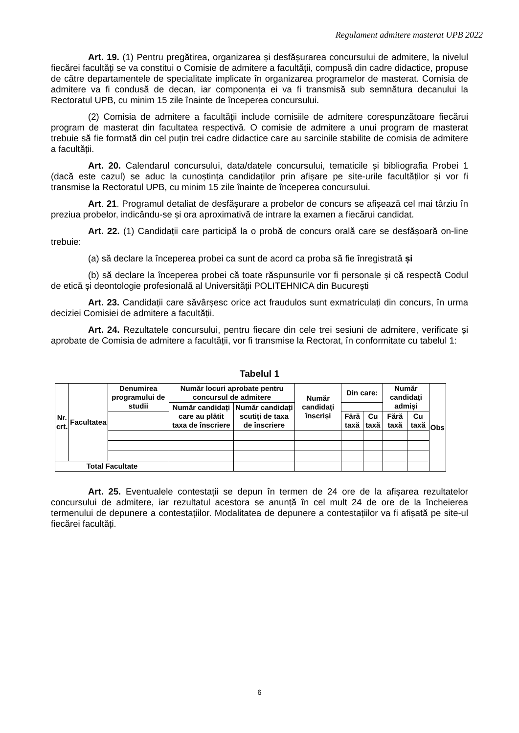Regulament admitere masterat UPB 2022
Art. 19. (1) Pentru pregătirea, organizarea și desfășurarea concursului de admitere, la nivelul fiecărei facultăți se va constitui o Comisie de admitere a facultății, compusă din cadre didactice, propuse de către departamentele de specialitate implicate în organizarea programelor de masterat. Comisia de admitere va fi condusă de decan, iar componența ei va fi transmisă sub semnătura decanului la Rectoratul UPB, cu minim 15 zile înainte de începerea concursului.
(2) Comisia de admitere a facultății include comisiile de admitere corespunzătoare fiecărui program de masterat din facultatea respectivă. O comisie de admitere a unui program de masterat trebuie să fie formată din cel puțin trei cadre didactice care au sarcinile stabilite de comisia de admitere a facultății.
Art. 20. Calendarul concursului, data/datele concursului, tematicile și bibliografia Probei 1 (dacă este cazul) se aduc la cunoștința candidaților prin afișare pe site-urile facultăților și vor fi transmise la Rectoratul UPB, cu minim 15 zile înainte de începerea concursului.
Art. 21. Programul detaliat de desfășurare a probelor de concurs se afișează cel mai târziu în preziua probelor, indicându-se și ora aproximativă de intrare la examen a fiecărui candidat.
Art. 22. (1) Candidații care participă la o probă de concurs orală care se desfășoară on-line trebuie:
(a) să declare la începerea probei ca sunt de acord ca proba să fie înregistrată și
(b) să declare la începerea probei că toate răspunsurile vor fi personale și că respectă Codul de etică și deontologie profesională al Universității POLITEHNICA din București
Art. 23. Candidații care săvârșesc orice act fraudulos sunt exmatriculați din concurs, în urma deciziei Comisiei de admitere a facultății.
Art. 24. Rezultatele concursului, pentru fiecare din cele trei sesiuni de admitere, verificate și aprobate de Comisia de admitere a facultății, vor fi transmise la Rectorat, în conformitate cu tabelul 1:
Tabelul 1
| Nr. crt. | Facultatea | Denumirea programului de studii | Număr locuri aprobate pentru concursul de admitere | | Număr candidați înscriși | Din care: | | Număr candidați admiși | | Obs |
| | | | | | | Număr candidați care au plătit taxa de înscriere | Număr candidați scutiți de taxa de înscriere | | | |
| | | | Fără taxă | Cu taxă | | | | Fără taxă | Cu taxă | |
| Total Facultate | | | | | | | | | | |
Art. 25. Eventualele contestații se depun în termen de 24 ore de la afișarea rezultatelor concursului de admitere, iar rezultatul acestora se anunță în cel mult 24 de ore de la încheierea termenului de depunere a contestațiilor. Modalitatea de depunere a contestațiilor va fi afișată pe site-ul fiecărei facultăți.
6